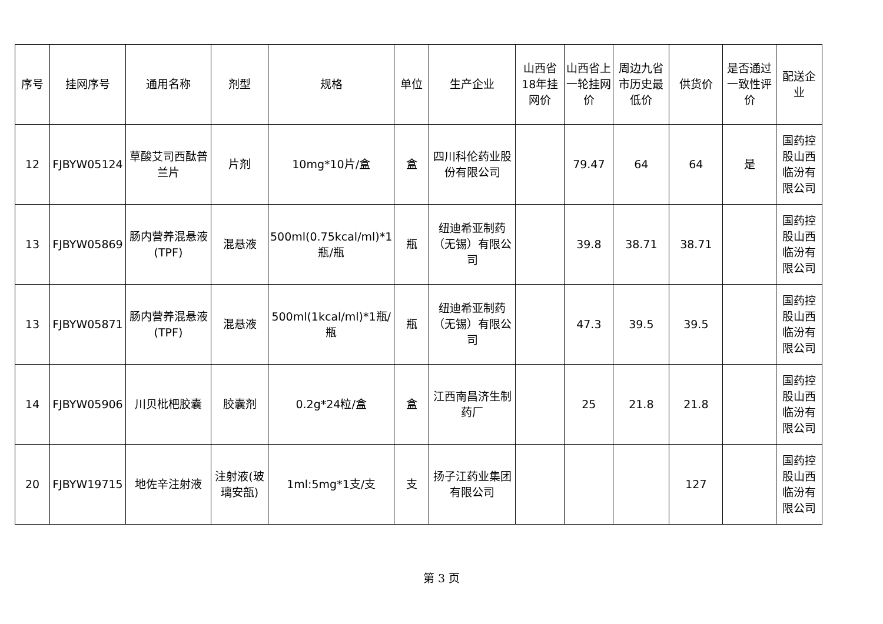| 序号 | 挂网序号 | 通用名称 | 剂型 | 规格 | 单位 | 生产企业 | 山西省18年挂网价 | 山西省上一轮挂网价 | 周边九省市历史最低价 | 供货价 | 是否通过一致性评价 | 配送企业 |
| --- | --- | --- | --- | --- | --- | --- | --- | --- | --- | --- | --- | --- |
| 12 | FJBYW05124 | 草酸艾司西酞普兰片 | 片剂 | 10mg*10片/盒 | 盒 | 四川科伦药业股份有限公司 | | 79.47 | 64 | 64 | 是 | 国药控股山西临汾有限公司 |
| 13 | FJBYW05869 | 肠内营养混悬液(TPF) | 混悬液 | 500ml(0.75kcal/ml)*1瓶/瓶 | 瓶 | 纽迪希亚制药（无锡）有限公司 | | 39.8 | 38.71 | 38.71 | | 国药控股山西临汾有限公司 |
| 13 | FJBYW05871 | 肠内营养混悬液(TPF) | 混悬液 | 500ml(1kcal/ml)*1瓶/瓶 | 瓶 | 纽迪希亚制药（无锡）有限公司 | | 47.3 | 39.5 | 39.5 | | 国药控股山西临汾有限公司 |
| 14 | FJBYW05906 | 川贝枇杷胶囊 | 胶囊剂 | 0.2g*24粒/盒 | 盒 | 江西南昌济生制药厂 | | 25 | 21.8 | 21.8 | | 国药控股山西临汾有限公司 |
| 20 | FJBYW19715 | 地佐辛注射液 | 注射液(玻璃安瓿) | 1ml:5mg*1支/支 | 支 | 扬子江药业集团有限公司 | | | | 127 | | 国药控股山西临汾有限公司 |
第 3 页